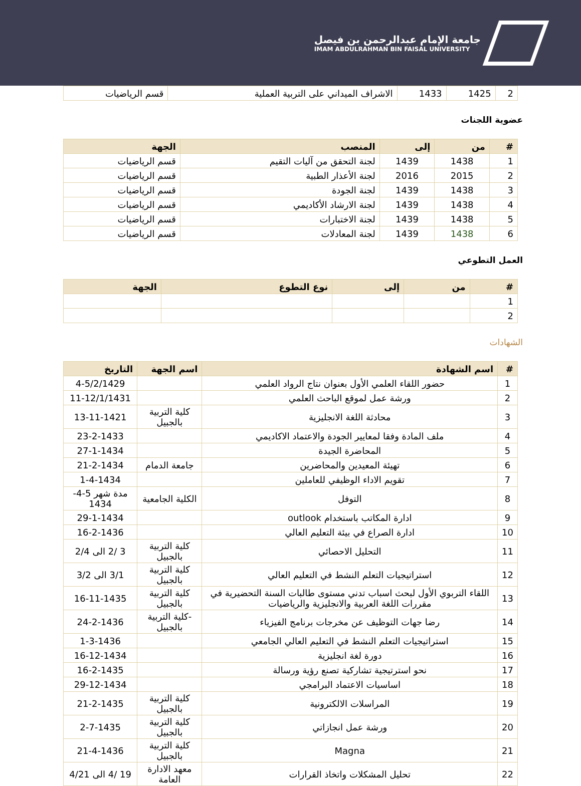جامعة الإمام عبدالرحمن بن فيصل
IMAM ABDULRAHMAN BIN FAISAL UNIVERSITY
| 2 | 1425 | 1433 | الاشراف الميداني على التربية العملية | قسم الرياضيات |
عضوية اللجنات
| # | من | إلى | المنصب | الجهة |
| --- | --- | --- | --- | --- |
| 1 | 1438 | 1439 | لجنة التحقق من آليات التقيم | قسم الرياضيات |
| 2 | 2015 | 2016 | لجنة الأعذار الطبية | قسم الرياضيات |
| 3 | 1438 | 1439 | لجنة الجودة | قسم الرياضيات |
| 4 | 1438 | 1439 | لجنة الارشاد الأكاديمي | قسم الرياضيات |
| 5 | 1438 | 1439 | لجنة الاختبارات | قسم الرياضيات |
| 6 | 1438 | 1439 | لجنة المعادلات | قسم الرياضيات |
العمل التطوعي
| # | من | إلى | نوع التطوع | الجهة |
| --- | --- | --- | --- | --- |
| 1 | | | | |
| 2 | | | | |
الشهادات
| # | اسم الشهادة | اسم الجهة | التاريخ |
| --- | --- | --- | --- |
| 1 | حضور اللقاء العلمي الأول بعنوان نتاج الرواد العلمي | | 4-5/2/1429 |
| 2 | ورشة عمل لموقع الباحث العلمي | | 11-12/1/1431 |
| 3 | محادثة اللغة الانجليزية | كلية التربية بالجبيل | 13-11-1421 |
| 4 | ملف المادة وفقا لمعايير الجودة والاعتماد الاكاديمي | | 23-2-1433 |
| 5 | المحاضرة الجيدة | | 27-1-1434 |
| 6 | تهيئة المعيدين والمحاضرين | جامعة الدمام | 21-2-1434 |
| 7 | تقويم الاداء الوظيفي للعاملين | | 1-4-1434 |
| 8 | التوفل | الكلية الجامعية | مدة شهر 5-4-1434 |
| 9 | ادارة المكاتب باستخدام outlook | | 29-1-1434 |
| 10 | ادارة الصراع في بيئة التعليم العالي | | 16-2-1436 |
| 11 | التحليل الاحصائي | كلية التربية بالجبيل | 3 /2 الى 2/4 |
| 12 | استراتيجيات التعلم النشط في التعليم العالي | كلية التربية بالجبيل | 3/1 الى 3/2 |
| 13 | اللقاء التربوي الأول لبحث اسباب تدني مستوى طالبات السنة التحضيرية في مقررات اللغة العربية والانجليزية والرياضيات | كلية التربية بالجبيل | 16-11-1435 |
| 14 | رضا جهات التوظيف عن مخرجات برنامج الفيزياء | -كلية التربية بالجبيل | 24-2-1436 |
| 15 | استراتيجيات التعلم النشط في التعليم العالي الجامعي | | 1-3-1436 |
| 16 | دورة لغة انجليزية | | 16-12-1434 |
| 17 | نحو استرتيجية تشاركية تصنع رؤية ورسالة | | 16-2-1435 |
| 18 | اساسيات الاعتماد البرامجي | | 29-12-1434 |
| 19 | المراسلات الالكترونية | كلية التربية بالجبيل | 21-2-1435 |
| 20 | ورشة عمل انجازاتي | كلية التربية بالجبيل | 2-7-1435 |
| 21 | Magna | كلية التربية بالجبيل | 21-4-1436 |
| 22 | تحليل المشكلات واتخاذ القرارات | معهد الادارة العامة | 19 /4 الى 4/21 |